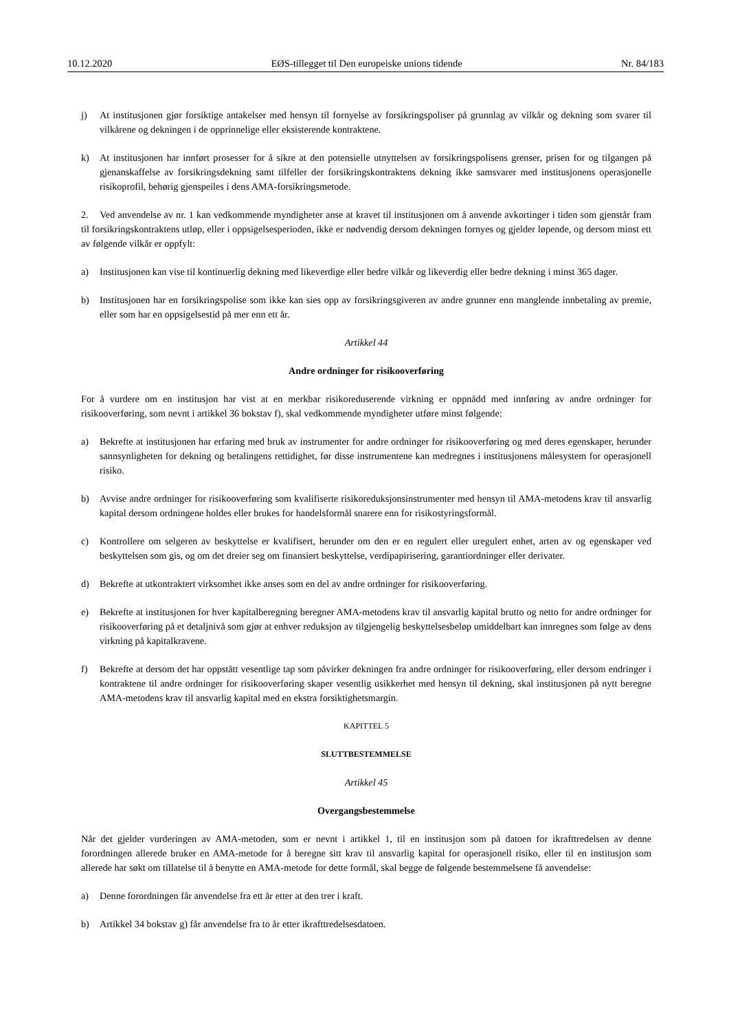10.12.2020 EØS-tillegget til Den europeiske unions tidende Nr. 84/183
j) At institusjonen gjør forsiktige antakelser med hensyn til fornyelse av forsikringspoliser på grunnlag av vilkår og dekning som svarer til vilkårene og dekningen i de opprinnelige eller eksisterende kontraktene.
k) At institusjonen har innført prosesser for å sikre at den potensielle utnyttelsen av forsikringspolisens grenser, prisen for og tilgangen på gjenanskaffelse av forsikringsdekning samt tilfeller der forsikringskontraktens dekning ikke samsvarer med institusjonens operasjonelle risikoprofil, behørig gjenspeiles i dens AMA-forsikringsmetode.
2. Ved anvendelse av nr. 1 kan vedkommende myndigheter anse at kravet til institusjonen om å anvende avkortinger i tiden som gjenstår fram til forsikringskontraktens utløp, eller i oppsigelsesperioden, ikke er nødvendig dersom dekningen fornyes og gjelder løpende, og dersom minst ett av følgende vilkår er oppfylt:
a) Institusjonen kan vise til kontinuerlig dekning med likeverdige eller bedre vilkår og likeverdig eller bedre dekning i minst 365 dager.
b) Institusjonen har en forsikringspolise som ikke kan sies opp av forsikringsgiveren av andre grunner enn manglende innbetaling av premie, eller som har en oppsigelsestid på mer enn ett år.
Artikkel 44
Andre ordninger for risikooverføring
For å vurdere om en institusjon har vist at en merkbar risikoreduserende virkning er oppnådd med innføring av andre ordninger for risikooverføring, som nevnt i artikkel 36 bokstav f), skal vedkommende myndigheter utføre minst følgende:
a) Bekrefte at institusjonen har erfaring med bruk av instrumenter for andre ordninger for risikooverføring og med deres egenskaper, herunder sannsynligheten for dekning og betalingens rettidighet, før disse instrumentene kan medregnes i institusjonens målesystem for operasjonell risiko.
b) Avvise andre ordninger for risikooverføring som kvalifiserte risikoreduksjonsinstrumenter med hensyn til AMA-metodens krav til ansvarlig kapital dersom ordningene holdes eller brukes for handelsformål snarere enn for risikostyringsformål.
c) Kontrollere om selgeren av beskyttelse er kvalifisert, herunder om den er en regulert eller uregulert enhet, arten av og egenskaper ved beskyttelsen som gis, og om det dreier seg om finansiert beskyttelse, verdipapirisering, garantiordninger eller derivater.
d) Bekrefte at utkontraktert virksomhet ikke anses som en del av andre ordninger for risikooverføring.
e) Bekrefte at institusjonen for hver kapitalberegning beregner AMA-metodens krav til ansvarlig kapital brutto og netto for andre ordninger for risikooverføring på et detaljnivå som gjør at enhver reduksjon av tilgjengelig beskyttelsesbeløp umiddelbart kan innregnes som følge av dens virkning på kapitalkravene.
f) Bekrefte at dersom det har oppstått vesentlige tap som påvirker dekningen fra andre ordninger for risikooverføring, eller dersom endringer i kontraktene til andre ordninger for risikooverføring skaper vesentlig usikkerhet med hensyn til dekning, skal institusjonen på nytt beregne AMA-metodens krav til ansvarlig kapital med en ekstra forsiktighetsmargin.
KAPITTEL 5
SLUTTBESTEMMELSE
Artikkel 45
Overgangsbestemmelse
Når det gjelder vurderingen av AMA-metoden, som er nevnt i artikkel 1, til en institusjon som på datoen for ikrafttredelsen av denne forordningen allerede bruker en AMA-metode for å beregne sitt krav til ansvarlig kapital for operasjonell risiko, eller til en institusjon som allerede har søkt om tillatelse til å benytte en AMA-metode for dette formål, skal begge de følgende bestemmelsene få anvendelse:
a) Denne forordningen får anvendelse fra ett år etter at den trer i kraft.
b) Artikkel 34 bokstav g) får anvendelse fra to år etter ikrafttredelsesdatoen.